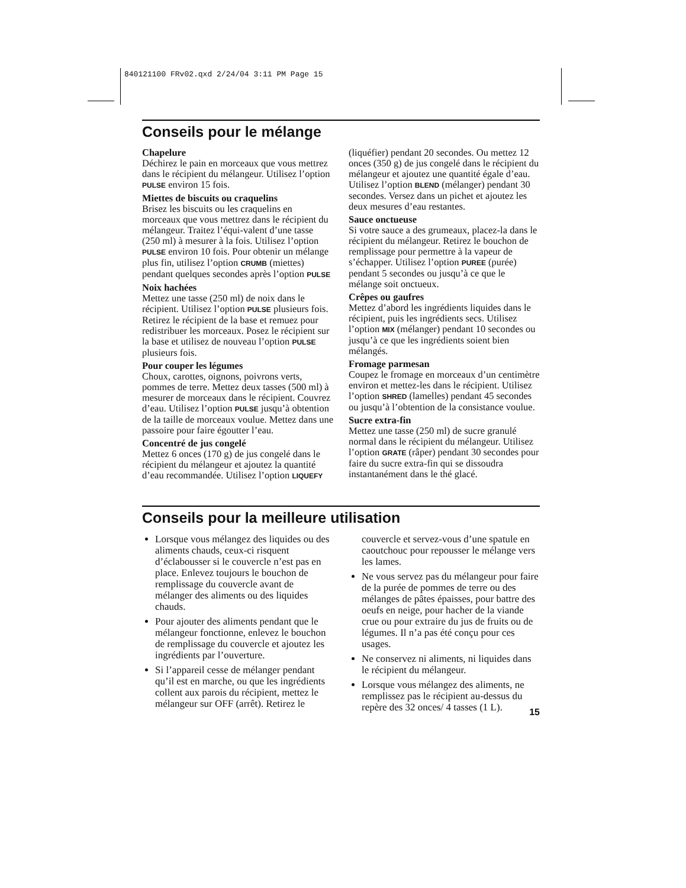840121100 FRv02.qxd 2/24/04 3:11 PM Page 15
Conseils pour le mélange
Chapelure
Déchirez le pain en morceaux que vous mettrez dans le récipient du mélangeur. Utilisez l’option PULSE environ 15 fois.
Miettes de biscuits ou craquelins
Brisez les biscuits ou les craquelins en morceaux que vous mettrez dans le récipient du mélangeur. Traitez l’équi-valent d’une tasse (250 ml) à mesurer à la fois. Utilisez l’option PULSE environ 10 fois. Pour obtenir un mélange plus fin, utilisez l’option CRUMB (miettes) pendant quelques secondes après l’option PULSE
Noix hachées
Mettez une tasse (250 ml) de noix dans le récipient. Utilisez l’option PULSE plusieurs fois. Retirez le récipient de la base et remuez pour redistribuer les morceaux. Posez le récipient sur la base et utilisez de nouveau l’option PULSE plusieurs fois.
Pour couper les légumes
Choux, carottes, oignons, poivrons verts, pommes de terre. Mettez deux tasses (500 ml) à mesurer de morceaux dans le récipient. Couvrez d’eau. Utilisez l’option PULSE jusqu’à obtention de la taille de morceaux voulue. Mettez dans une passoire pour faire égoutter l’eau.
Concentré de jus congelé
Mettez 6 onces (170 g) de jus congelé dans le récipient du mélangeur et ajoutez la quantité d’eau recommandée. Utilisez l’option LIQUEFY (liquéfier) pendant 20 secondes. Ou mettez 12 onces (350 g) de jus congelé dans le récipient du mélangeur et ajoutez une quantité égale d’eau. Utilisez l’option BLEND (mélanger) pendant 30 secondes. Versez dans un pichet et ajoutez les deux mesures d’eau restantes.
Sauce onctueuse
Si votre sauce a des grumeaux, placez-la dans le récipient du mélangeur. Retirez le bouchon de remplissage pour permettre à la vapeur de s’échapper. Utilisez l’option PUREE (purée) pendant 5 secondes ou jusqu’à ce que le mélange soit onctueux.
Crêpes ou gaufres
Mettez d’abord les ingrédients liquides dans le récipient, puis les ingrédients secs. Utilisez l’option MIX (mélanger) pendant 10 secondes ou jusqu’à ce que les ingrédients soient bien mélangés.
Fromage parmesan
Coupez le fromage en morceaux d’un centimètre environ et mettez-les dans le récipient. Utilisez l’option SHRED (lamelles) pendant 45 secondes ou jusqu’à l’obtention de la consistance voulue.
Sucre extra-fin
Mettez une tasse (250 ml) de sucre granulé normal dans le récipient du mélangeur. Utilisez l’option GRATE (râper) pendant 30 secondes pour faire du sucre extra-fin qui se dissoudra instantanément dans le thé glacé.
Conseils pour la meilleure utilisation
Lorsque vous mélangez des liquides ou des aliments chauds, ceux-ci risquent d’éclabousser si le couvercle n’est pas en place. Enlevez toujours le bouchon de remplissage du couvercle avant de mélanger des aliments ou des liquides chauds.
Pour ajouter des aliments pendant que le mélangeur fonctionne, enlevez le bouchon de remplissage du couvercle et ajoutez les ingrédients par l’ouverture.
Si l’appareil cesse de mélanger pendant qu’il est en marche, ou que les ingrédients collent aux parois du récipient, mettez le mélangeur sur OFF (arrêt). Retirez le couvercle et servez-vous d’une spatule en caoutchouc pour repousser le mélange vers les lames.
Ne vous servez pas du mélangeur pour faire de la purée de pommes de terre ou des mélanges de pâtes épaisses, pour battre des oeufs en neige, pour hacher de la viande crue ou pour extraire du jus de fruits ou de légumes. Il n’a pas été conçu pour ces usages.
Ne conservez ni aliments, ni liquides dans le récipient du mélangeur.
Lorsque vous mélangez des aliments, ne remplissez pas le récipient au-dessus du repère des 32 onces/ 4 tasses (1 L).
15